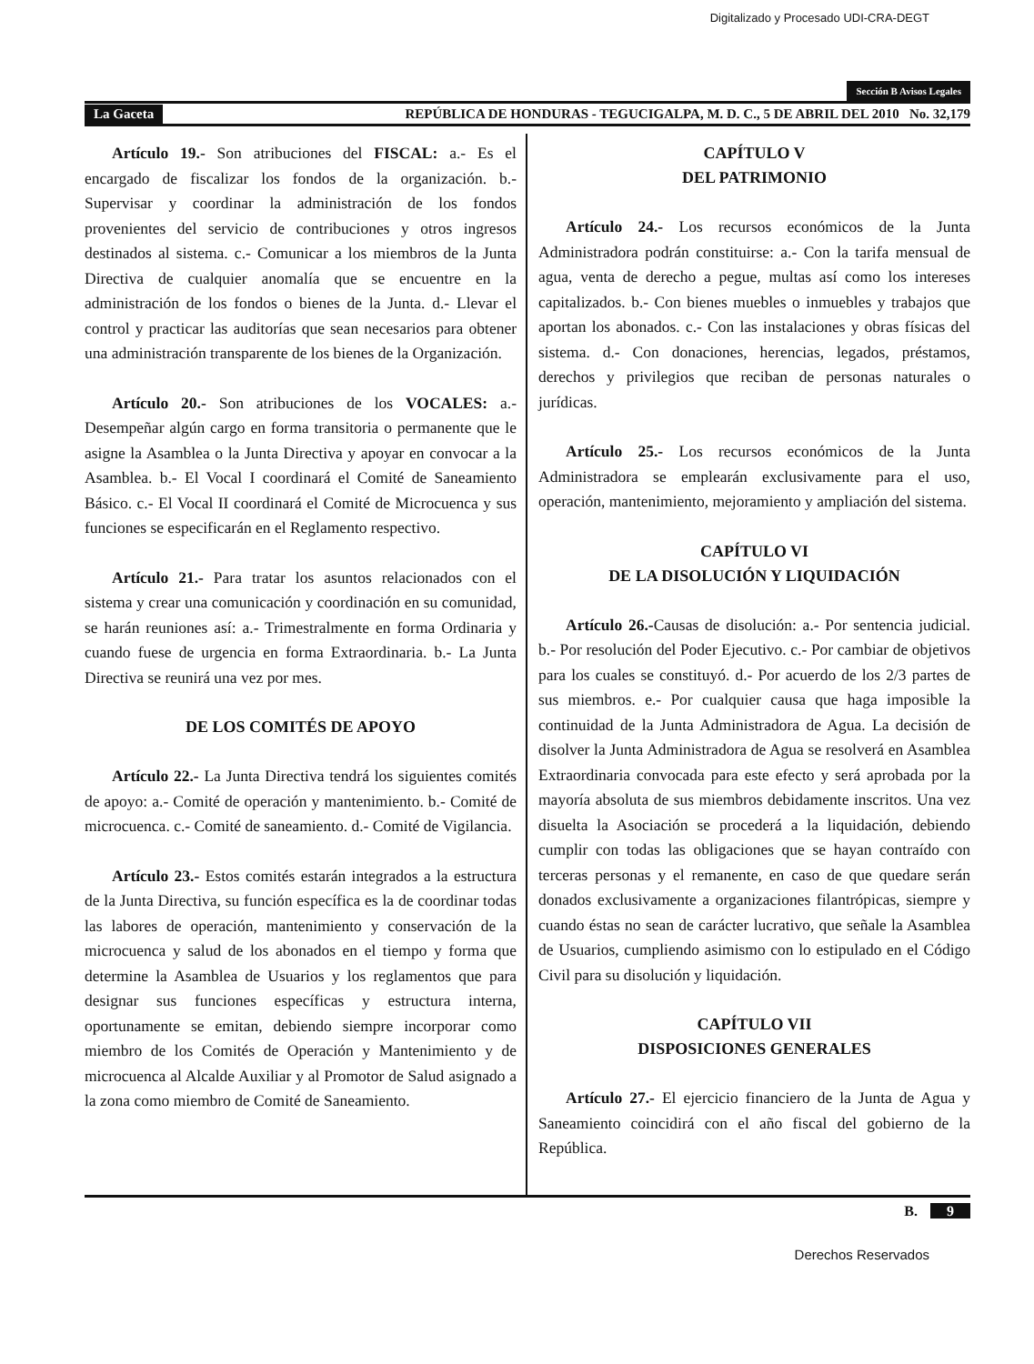Digitalizado y Procesado UDI-CRA-DEGT
Sección B Avisos Legales
La Gaceta REPÚBLICA DE HONDURAS - TEGUCIGALPA, M. D. C., 5 DE ABRIL DEL 2010 No. 32,179
Artículo 19.- Son atribuciones del FISCAL: a.- Es el encargado de fiscalizar los fondos de la organización. b.- Supervisar y coordinar la administración de los fondos provenientes del servicio de contribuciones y otros ingresos destinados al sistema. c.- Comunicar a los miembros de la Junta Directiva de cualquier anomalía que se encuentre en la administración de los fondos o bienes de la Junta. d.- Llevar el control y practicar las auditorías que sean necesarios para obtener una administración transparente de los bienes de la Organización.
Artículo 20.- Son atribuciones de los VOCALES: a.- Desempeñar algún cargo en forma transitoria o permanente que le asigne la Asamblea o la Junta Directiva y apoyar en convocar a la Asamblea. b.- El Vocal I coordinará el Comité de Saneamiento Básico. c.- El Vocal II coordinará el Comité de Microcuenca y sus funciones se especificarán en el Reglamento respectivo.
Artículo 21.- Para tratar los asuntos relacionados con el sistema y crear una comunicación y coordinación en su comunidad, se harán reuniones así: a.- Trimestralmente en forma Ordinaria y cuando fuese de urgencia en forma Extraordinaria. b.- La Junta Directiva se reunirá una vez por mes.
DE LOS COMITÉS DE APOYO
Artículo 22.- La Junta Directiva tendrá los siguientes comités de apoyo: a.- Comité de operación y mantenimiento. b.- Comité de microcuenca. c.- Comité de saneamiento. d.- Comité de Vigilancia.
Artículo 23.- Estos comités estarán integrados a la estructura de la Junta Directiva, su función específica es la de coordinar todas las labores de operación, mantenimiento y conservación de la microcuenca y salud de los abonados en el tiempo y forma que determine la Asamblea de Usuarios y los reglamentos que para designar sus funciones específicas y estructura interna, oportunamente se emitan, debiendo siempre incorporar como miembro de los Comités de Operación y Mantenimiento y de microcuenca al Alcalde Auxiliar y al Promotor de Salud asignado a la zona como miembro de Comité de Saneamiento.
CAPÍTULO V
DEL PATRIMONIO
Artículo 24.- Los recursos económicos de la Junta Administradora podrán constituirse: a.- Con la tarifa mensual de agua, venta de derecho a pegue, multas así como los intereses capitalizados. b.- Con bienes muebles o inmuebles y trabajos que aportan los abonados. c.- Con las instalaciones y obras físicas del sistema. d.- Con donaciones, herencias, legados, préstamos, derechos y privilegios que reciban de personas naturales o jurídicas.
Artículo 25.- Los recursos económicos de la Junta Administradora se emplearán exclusivamente para el uso, operación, mantenimiento, mejoramiento y ampliación del sistema.
CAPÍTULO VI
DE LA DISOLUCIÓN Y LIQUIDACIÓN
Artículo 26.-Causas de disolución: a.- Por sentencia judicial. b.- Por resolución del Poder Ejecutivo. c.- Por cambiar de objetivos para los cuales se constituyó. d.- Por acuerdo de los 2/3 partes de sus miembros. e.- Por cualquier causa que haga imposible la continuidad de la Junta Administradora de Agua. La decisión de disolver la Junta Administradora de Agua se resolverá en Asamblea Extraordinaria convocada para este efecto y será aprobada por la mayoría absoluta de sus miembros debidamente inscritos. Una vez disuelta la Asociación se procederá a la liquidación, debiendo cumplir con todas las obligaciones que se hayan contraído con terceras personas y el remanente, en caso de que quedare serán donados exclusivamente a organizaciones filantrópicas, siempre y cuando éstas no sean de carácter lucrativo, que señale la Asamblea de Usuarios, cumpliendo asimismo con lo estipulado en el Código Civil para su disolución y liquidación.
CAPÍTULO VII
DISPOSICIONES GENERALES
Artículo 27.- El ejercicio financiero de la Junta de Agua y Saneamiento coincidirá con el año fiscal del gobierno de la República.
B. 9
Derechos Reservados